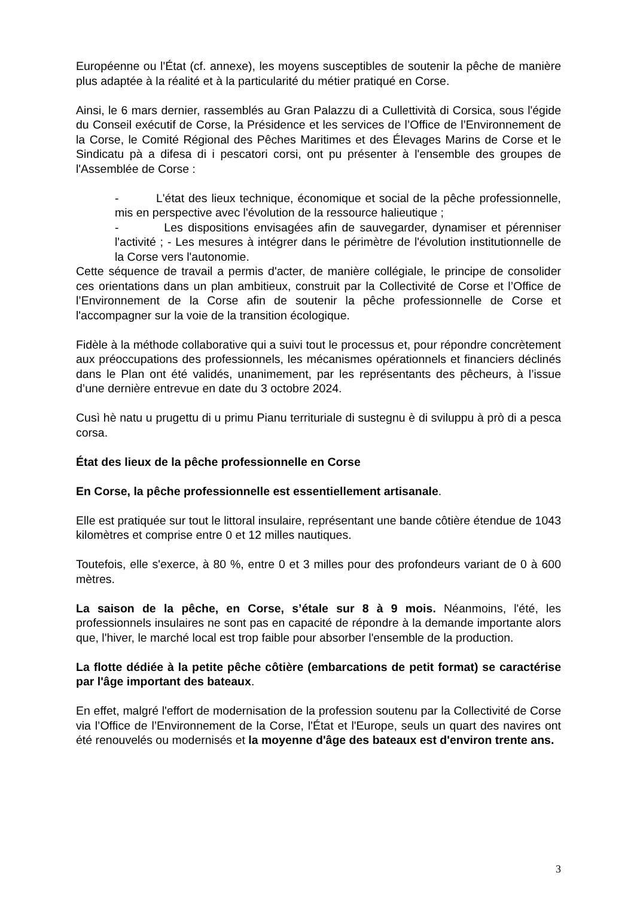Européenne ou l'État (cf. annexe), les moyens susceptibles de soutenir la pêche de manière plus adaptée à la réalité et à la particularité du métier pratiqué en Corse.
Ainsi, le 6 mars dernier, rassemblés au Gran Palazzu di a Cullettività di Corsica, sous l'égide du Conseil exécutif de Corse, la Présidence et les services de l’Office de l’Environnement de la Corse, le Comité Régional des Pêches Maritimes et des Élevages Marins de Corse et le Sindicatu pà a difesa di i pescatori corsi, ont pu présenter à l'ensemble des groupes de l'Assemblée de Corse :
- L'état des lieux technique, économique et social de la pêche professionnelle, mis en perspective avec l'évolution de la ressource halieutique ;
- Les dispositions envisagées afin de sauvegarder, dynamiser et pérenniser l'activité ; - Les mesures à intégrer dans le périmètre de l'évolution institutionnelle de la Corse vers l'autonomie.
Cette séquence de travail a permis d'acter, de manière collégiale, le principe de consolider ces orientations dans un plan ambitieux, construit par la Collectivité de Corse et l’Office de l’Environnement de la Corse afin de soutenir la pêche professionnelle de Corse et l'accompagner sur la voie de la transition écologique.
Fidèle à la méthode collaborative qui a suivi tout le processus et, pour répondre concrètement aux préoccupations des professionnels, les mécanismes opérationnels et financiers déclinés dans le Plan ont été validés, unanimement, par les représentants des pêcheurs, à l’issue d’une dernière entrevue en date du 3 octobre 2024.
Cusì hè natu u prugettu di u primu Pianu territuriale di sustegnu è di sviluppu à prò di a pesca corsa.
État des lieux de la pêche professionnelle en Corse
En Corse, la pêche professionnelle est essentiellement artisanale.
Elle est pratiquée sur tout le littoral insulaire, représentant une bande côtière étendue de 1043 kilomètres et comprise entre 0 et 12 milles nautiques.
Toutefois, elle s'exerce, à 80 %, entre 0 et 3 milles pour des profondeurs variant de 0 à 600 mètres.
La saison de la pêche, en Corse, s’étale sur 8 à 9 mois. Néanmoins, l'été, les professionnels insulaires ne sont pas en capacité de répondre à la demande importante alors que, l'hiver, le marché local est trop faible pour absorber l'ensemble de la production.
La flotte dédiée à la petite pêche côtière (embarcations de petit format) se caractérise par l'âge important des bateaux.
En effet, malgré l'effort de modernisation de la profession soutenu par la Collectivité de Corse via l’Office de l’Environnement de la Corse, l'État et l'Europe, seuls un quart des navires ont été renouvelés ou modernisés et la moyenne d'âge des bateaux est d'environ trente ans.
3